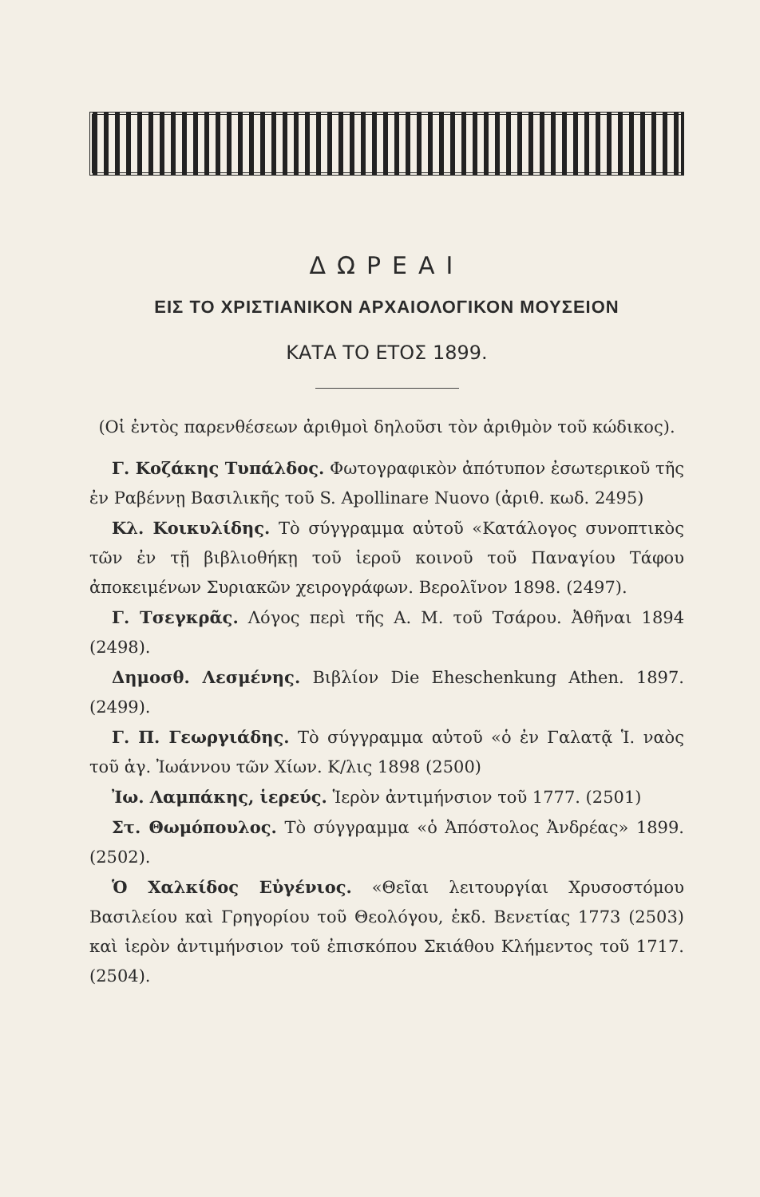ΔΩΡΕΑΙ
ΕΙΣ ΤΟ ΧΡΙΣΤΙΑΝΙΚΟΝ ΑΡΧΑΙΟΛΟΓΙΚΟΝ ΜΟΥΣΕΙΟΝ
ΚΑΤΑ ΤΟ ΕΤΟΣ 1899.
(Οἱ ἐντὸς παρενθέσεων ἀριθμοὶ δηλοῦσι τὸν ἀριθμὸν τοῦ κώδικος).
Γ. Κοζάκης Τυπάλδος. Φωτογραφικὸν ἀπότυπον ἐσωτερικοῦ τῆς ἐν Ραβέννῃ Βασιλικῆς τοῦ S. Apollinare Nuovo (ἀριθ. κωδ. 2495)
Κλ. Κοικυλίδης. Τὸ σύγγραμμα αὐτοῦ «Κατάλογος συνοπτικὸς τῶν ἐν τῇ βιβλιοθήκῃ τοῦ ἱεροῦ κοινοῦ τοῦ Παναγίου Τάφου ἀποκειμένων Συριακῶν χειρογράφων. Βερολῖνον 1898. (2497).
Γ. Τσεγκρᾶς. Λόγος περὶ τῆς Α. Μ. τοῦ Τσάρου. Ἀθῆναι 1894 (2498).
Δημοσθ. Λεσμένης. Βιβλίον Die Eheschenkung Athen. 1897. (2499).
Γ. Π. Γεωργιάδης. Τὸ σύγγραμμα αὐτοῦ «ὁ ἐν Γαλατᾷ Ἱ. ναὸς τοῦ ἁγ. Ἰωάννου τῶν Χίων. Κ/λις 1898 (2500)
Ἰω. Λαμπάκης, ἱερεύς. Ἱερὸν ἀντιμήνσιον τοῦ 1777. (2501)
Στ. Θωμόπουλος. Τὸ σύγγραμμα «ὁ Ἀπόστολος Ἀνδρέας» 1899. (2502).
Ὁ Χαλκίδος Εὐγένιος. «Θεῖαι λειτουργίαι Χρυσοστόμου Βασιλείου καὶ Γρηγορίου τοῦ Θεολόγου, ἐκδ. Βενετίας 1773 (2503) καὶ ἱερὸν ἀντιμήνσιον τοῦ ἐπισκόπου Σκιάθου Κλήμεντος τοῦ 1717. (2504).